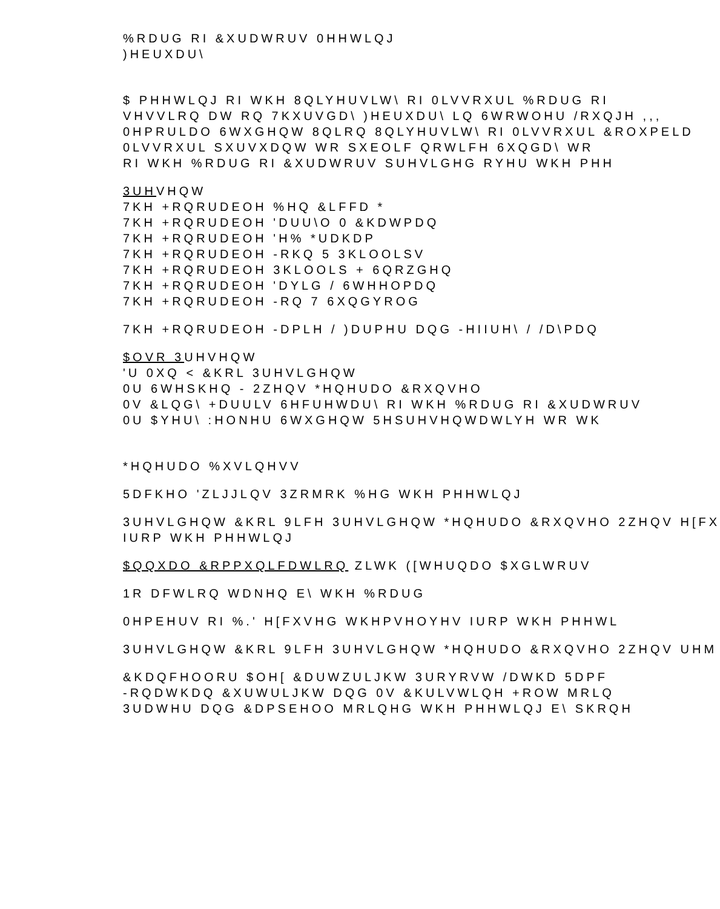%RDUG RI &XUDWRUV 0HHWLQJ
)HEUXDU\
$ PHHWLQJ RI WKH 8QLYHUVLW\ RI 0LVVRXUL %RDUG RI
VHVVLRQ DW RQ 7KXUVGD\ )HEUXDU\ LQ 6WRWOHU /RXQJH ,,,
0HPRULDO 6WXGHQW 8QLRQ 8QLYHUVLW\ RI 0LVVRXUL &ROXPELD
0LVVRXUL SXUVXDQW WR SXEOLF QRWLFH 6XQGD\ WR
RI WKH %RDUG RI &XUDWRUV SUHVLGHG RYHU WKH PHH
3UHVHQW
7KH +RQRUDEOH %HQ &LFFD *
7KH +RQRUDEOH 'DUU\O 0 &KDWPDQ
7KH +RQRUDEOH 'H% *UDKDP
7KH +RQRUDEOH -RKQ 5 3KLOOLSV
7KH +RQRUDEOH 3KLOOLS + 6QRZGHQ
7KH +RQRUDEOH 'DYLG / 6WHHOPDQ
7KH +RQRUDEOH -RQ 7 6XQGYROG
7KH +RQRUDEOH -DPLH / )DUPHU DQG -HIIUH\ / /D\PDQ
$OVR 3 UHVHQW
'U 0XQ < &KRL 3UHVLGHQW
0U 6WHSKHQ - 2ZHQV *HQHUDO &RXQVHO
0V &LQG\ +DUULV 6HFUHWDU\ RI WKH %RDUG RI &XUDWRUV
0U $YHU\ :HONHU 6WXGHQW 5HSUHVHQWDWLYH WR WK
*HQHUDO %XVLQHVV
5DFKHO 'ZLJJLQV 3ZRMRK %HG WKH PHHWLQJ
3UHVLGHQW &KRL 9LFH 3UHVLGHQW *HQHUDO &RXQVHO 2ZHQV H[FX
IURP WKH PHHWLQJ
$QQXDO &RPPXQLFDWLRQ ZLWK ([WHUQDO $XGLWRUV
1R DFWLRQ WDNHQ E\ WKH %RDUG
0HPEHUV RI %.' H[FXVHG WKHPVHOYHV IURP WKH PHHWL
3UHVLGHQW &KRL 9LFH 3UHVLGHQW *HQHUDO &RXQVHO 2ZHQV UHM
&KDQFHOORU $OH[ &DUWZULJKW 3URYRVW /DWKD 5DPF
-RQDWKDQ &XUWULJKW DQG 0V &KULVWLQH +ROW MRLQ
3UDWHU DQG &DPSEHOO MRLQHG WKH PHHWLQJ E\ SKRQH